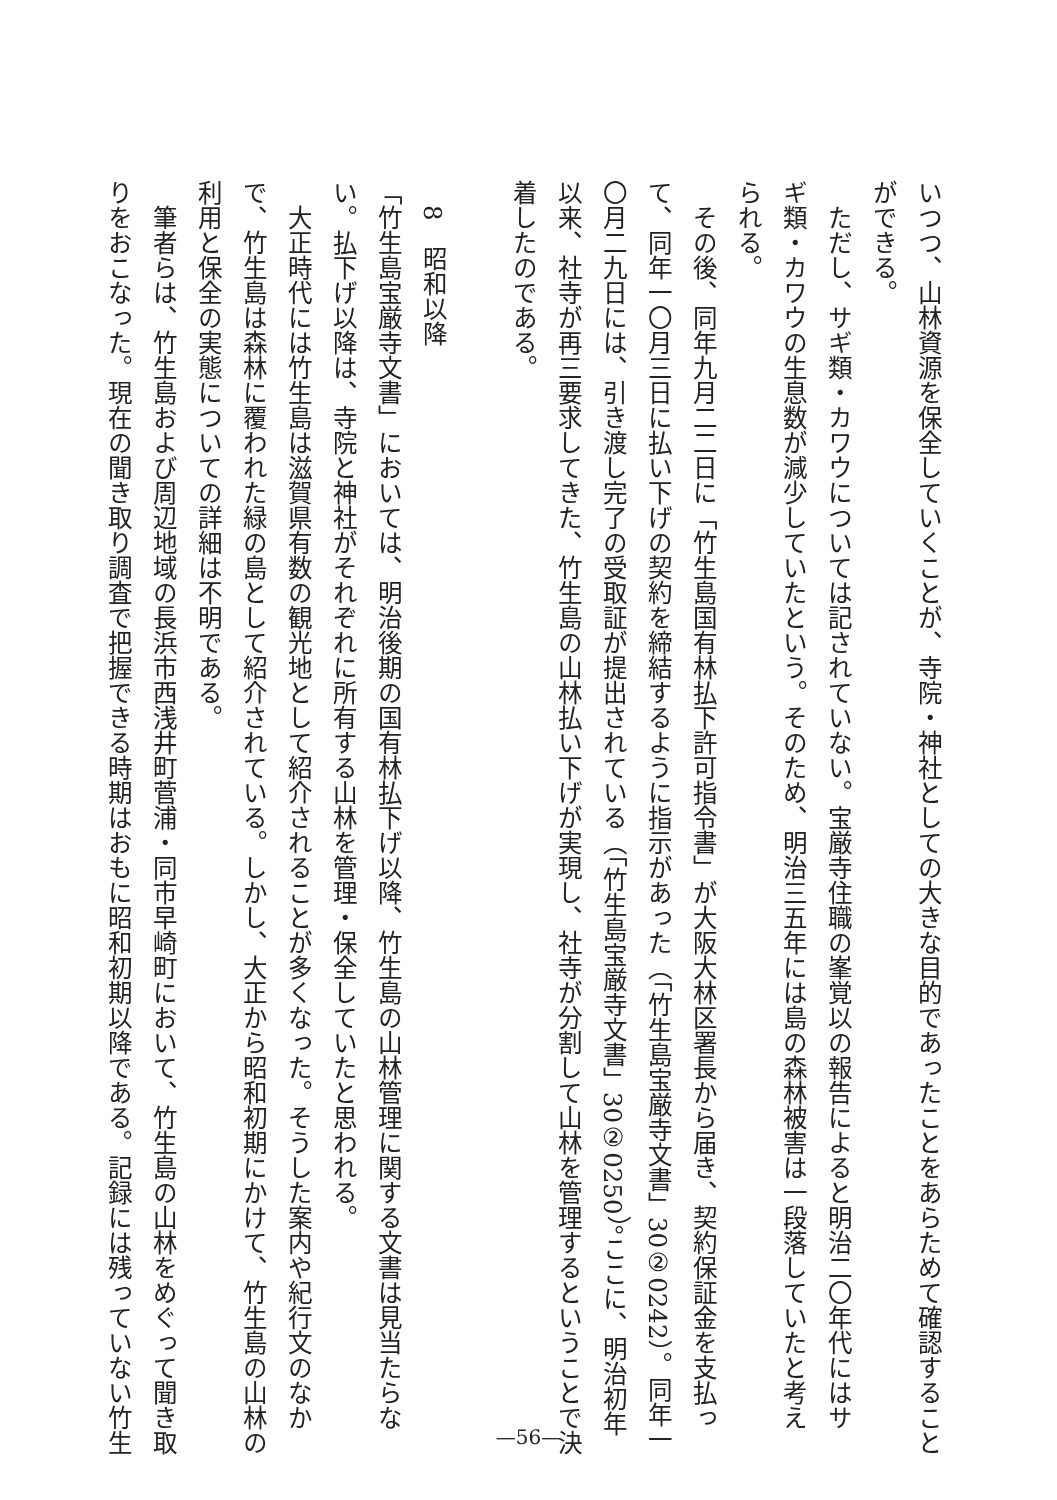いつつ、山林資源を保全していくことが、寺院・神社としての大きな目的であったことをあらためて確認すること
ができる。
　ただし、サギ類・カワウについては記されていない。宝厳寺住職の峯覚以の報告によると明治二〇年代にはサ
ギ類・カワウの生息数が減少していたという。そのため、明治三五年には島の森林被害は一段落していたと考え
られる。
　その後、同年九月二二日に「竹生島国有林払下許可指令書」が大阪大林区署長から届き、契約保証金を支払っ
て、同年一〇月三日に払い下げの契約を締結するように指示があった（「竹生島宝厳寺文書」30②0242）。同年一
〇月二九日には、引き渡し完了の受取証が提出されている（「竹生島宝厳寺文書」30②0250）。ここに、明治初年
以来、社寺が再三要求してきた、竹生島の山林払い下げが実現し、社寺が分割して山林を管理するということで決
着したのである。
　
　8　昭和以降
「竹生島宝厳寺文書」においては、明治後期の国有林払下げ以降、竹生島の山林管理に関する文書は見当たらな
い。払下げ以降は、寺院と神社がそれぞれに所有する山林を管理・保全していたと思われる。
　大正時代には竹生島は滋賀県有数の観光地として紹介されることが多くなった。そうした案内や紀行文のなか
で、竹生島は森林に覆われた緑の島として紹介されている。しかし、大正から昭和初期にかけて、竹生島の山林の
利用と保全の実態についての詳細は不明である。
　筆者らは、竹生島および周辺地域の長浜市西浅井町菅浦・同市早崎町において、竹生島の山林をめぐって聞き取
りをおこなった。現在の聞き取り調査で把握できる時期はおもに昭和初期以降である。記録には残っていない竹生
—56—